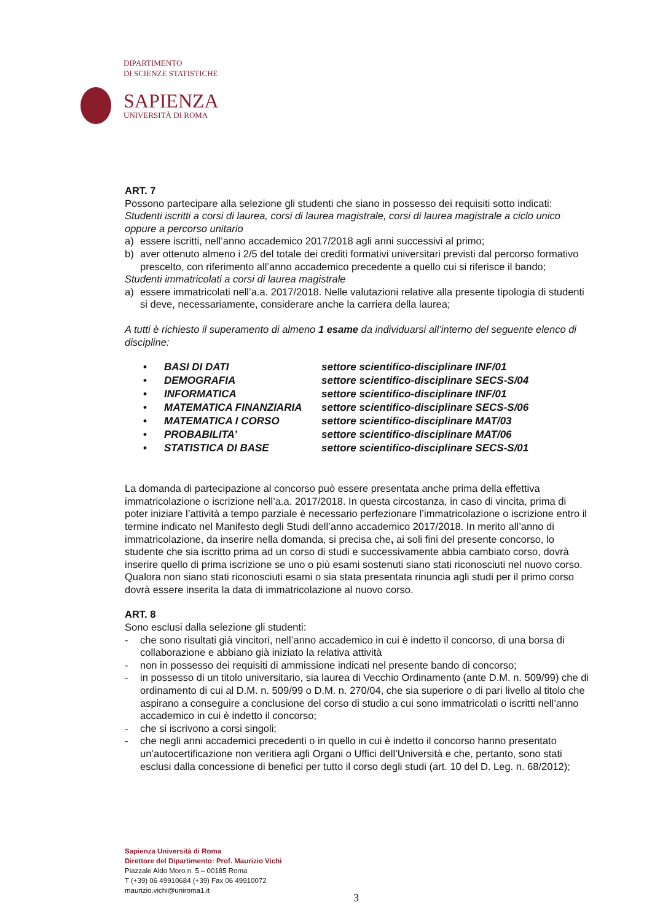DIPARTIMENTO
DI SCIENZE STATISTICHE
SAPIENZA
UNIVERSITÀ DI ROMA
ART. 7
Possono partecipare alla selezione gli studenti che siano in possesso dei requisiti sotto indicati:
Studenti iscritti a corsi di laurea, corsi di laurea magistrale, corsi di laurea magistrale a ciclo unico oppure a percorso unitario
a) essere iscritti, nell’anno accademico 2017/2018 agli anni successivi al primo;
b) aver ottenuto almeno i 2/5 del totale dei crediti formativi universitari previsti dal percorso formativo prescelto, con riferimento all’anno accademico precedente a quello cui si riferisce il bando;
Studenti immatricolati a corsi di laurea magistrale
a) essere immatricolati nell’a.a. 2017/2018. Nelle valutazioni relative alla presente tipologia di studenti si deve, necessariamente, considerare anche la carriera della laurea;
A tutti è richiesto il superamento di almeno 1 esame da individuarsi all’interno del seguente elenco di discipline:
• BASI DI DATI settore scientifico-disciplinare INF/01
• DEMOGRAFIA settore scientifico-disciplinare SECS-S/04
• INFORMATICA settore scientifico-disciplinare INF/01
• MATEMATICA FINANZIARIA settore scientifico-disciplinare SECS-S/06
• MATEMATICA I CORSO settore scientifico-disciplinare MAT/03
• PROBABILITA’ settore scientifico-disciplinare MAT/06
• STATISTICA DI BASE settore scientifico-disciplinare SECS-S/01
La domanda di partecipazione al concorso può essere presentata anche prima della effettiva immatricolazione o iscrizione nell’a.a. 2017/2018. In questa circostanza, in caso di vincita, prima di poter iniziare l’attività a tempo parziale è necessario perfezionare l’immatricolazione o iscrizione entro il termine indicato nel Manifesto degli Studi dell’anno accademico 2017/2018. In merito all’anno di immatricolazione, da inserire nella domanda, si precisa che, ai soli fini del presente concorso, lo studente che sia iscritto prima ad un corso di studi e successivamente abbia cambiato corso, dovrà inserire quello di prima iscrizione se uno o più esami sostenuti siano stati riconosciuti nel nuovo corso. Qualora non siano stati riconosciuti esami o sia stata presentata rinuncia agli studi per il primo corso dovrà essere inserita la data di immatricolazione al nuovo corso.
ART. 8
Sono esclusi dalla selezione gli studenti:
- che sono risultati già vincitori, nell’anno accademico in cui è indetto il concorso, di una borsa di collaborazione e abbiano già iniziato la relativa attività
- non in possesso dei requisiti di ammissione indicati nel presente bando di concorso;
- in possesso di un titolo universitario, sia laurea di Vecchio Ordinamento (ante D.M. n. 509/99) che di ordinamento di cui al D.M. n. 509/99 o D.M. n. 270/04, che sia superiore o di pari livello al titolo che aspirano a conseguire a conclusione del corso di studio a cui sono immatricolati o iscritti nell’anno accademico in cui è indetto il concorso;
- che si iscrivono a corsi singoli;
- che negli anni accademici precedenti o in quello in cui è indetto il concorso hanno presentato un’autocertificazione non veritiera agli Organi o Uffici dell’Università e che, pertanto, sono stati esclusi dalla concessione di benefici per tutto il corso degli studi (art. 10 del D. Leg. n. 68/2012);
Sapienza Università di Roma
Direttore del Dipartimento: Prof. Maurizio Vichi
Piazzale Aldo Moro n. 5 – 00185 Roma
T (+39) 06 49910684 (+39) Fax 06 49910072
maurizio.vichi@uniroma1.it
3